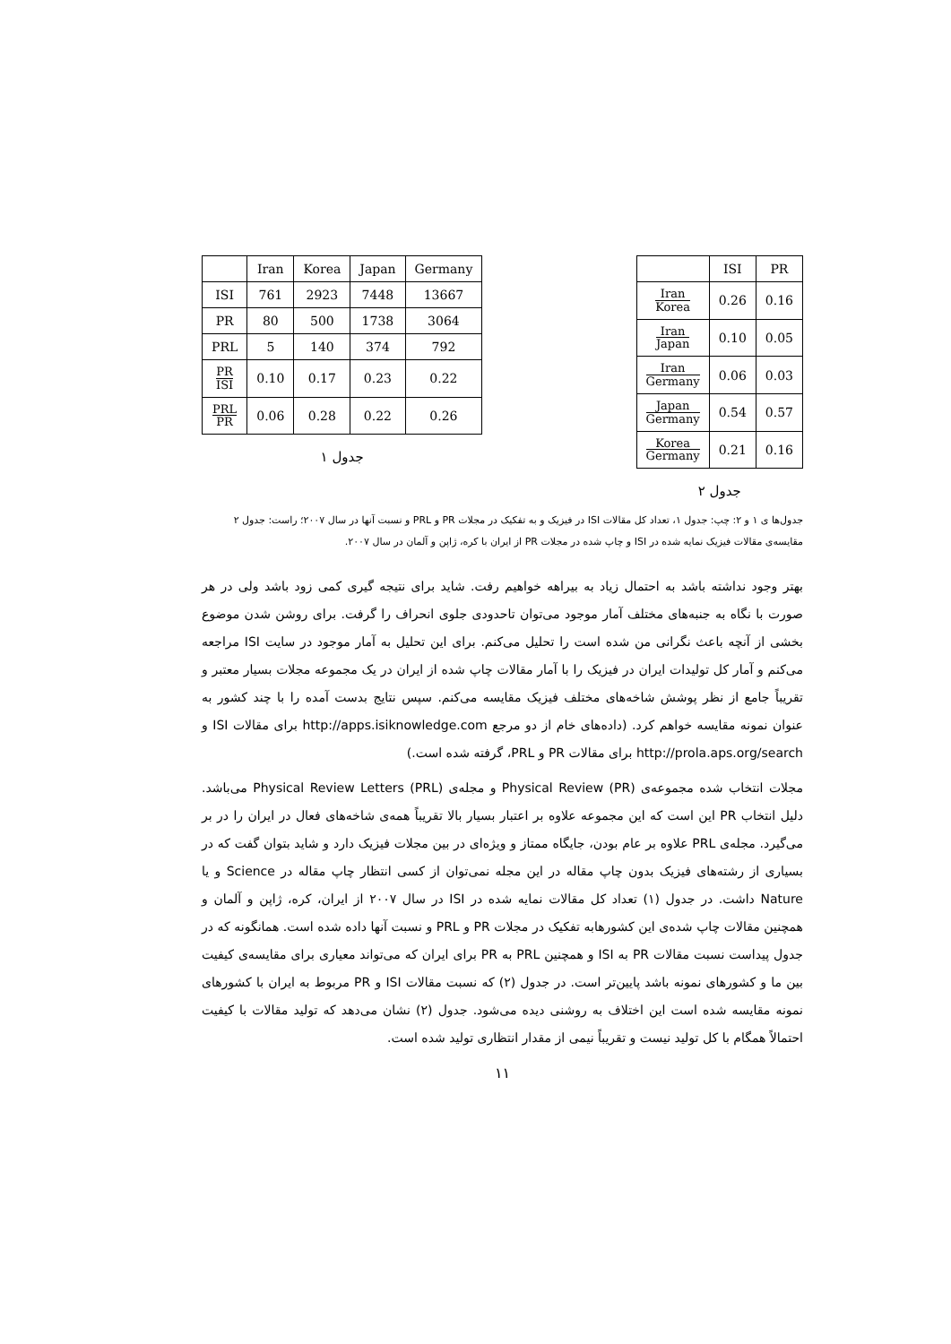| | Iran | Korea | Japan | Germany |
| --- | --- | --- | --- | --- |
| ISI | 761 | 2923 | 7448 | 13667 |
| PR | 80 | 500 | 1738 | 3064 |
| PRL | 5 | 140 | 374 | 792 |
| PR ISI | 0.10 | 0.17 | 0.23 | 0.22 |
| PRL PR | 0.06 | 0.28 | 0.22 | 0.26 |
جدول ۱
| | ISI | PR |
| --- | --- | --- |
| Iran Korea | 0.26 | 0.16 |
| Iran Japan | 0.10 | 0.05 |
| Iran Germany | 0.06 | 0.03 |
| Japan Germany | 0.54 | 0.57 |
| Korea Germany | 0.21 | 0.16 |
جدول ۲
جدول‌ها ی ۱ و ۲: چپ: جدول ۱، تعداد کل مقالات ISI در فیزیک و به تفکیک در مجلات PR و PRL و نسبت آنها در سال ۲۰۰۷؛ راست: جدول ۲ مقایسه‌ی مقالات فیزیک نمایه شده در ISI و چاپ شده در مجلات PR از ایران با کره، ژاپن و آلمان در سال ۲۰۰۷.
بهتر وجود نداشته باشد به احتمال زیاد به بیراهه خواهیم رفت. شاید برای نتیجه گیری کمی زود باشد ولی در هر صورت با نگاه به جنبه‌های مختلف آمار موجود می‌توان تاحدودی جلوی انحراف را گرفت. برای روشن شدن موضوع بخشی از آنچه باعث نگرانی من شده است را تحلیل می‌کنم. برای این تحلیل به آمار موجود در سایت ISI مراجعه می‌کنم و آمار کل تولیدات ایران در فیزیک را با آمار مقالات چاپ شده از ایران در یک مجموعه مجلات بسیار معتبر و تقریباً جامع از نظر پوشش شاخه‌های مختلف فیزیک مقایسه می‌کنم. سپس نتایج بدست آمده را با چند کشور به عنوان نمونه مقایسه خواهم کرد. (داده‌های خام از دو مرجع http://apps.isiknowledge.com برای مقالات ISI و http://prola.aps.org/search برای مقالات PR و PRL، گرفته شده است.)
مجلات انتخاب شده مجموعه‌ی Physical Review (PR) و مجله‌ی Physical Review Letters (PRL) می‌باشد. دلیل انتخاب PR این است که این مجموعه علاوه بر اعتبار بسیار بالا تقریباً همه‌ی شاخه‌های فعال در ایران را در بر می‌گیرد. مجله‌ی PRL علاوه بر عام بودن، جایگاه ممتاز و ویژه‌ای در بین مجلات فیزیک دارد و شاید بتوان گفت که در بسیاری از رشته‌های فیزیک بدون چاپ مقاله در این مجله نمی‌توان از کسی انتظار چاپ مقاله در Science و یا Nature داشت. در جدول (۱) تعداد کل مقالات نمایه شده در ISI در سال ۲۰۰۷ از ایران، کره، ژاپن و آلمان و همچنین مقالات چاپ شده‌ی این کشورهابه تفکیک در مجلات PR و PRL و نسبت آنها داده شده است. همانگونه که در جدول پیداست نسبت مقالات PR به ISI و همچنین PRL به PR برای ایران که می‌تواند معیاری برای مقایسه‌ی کیفیت بین ما و کشورهای نمونه باشد پایین‌تر است. در جدول (۲) که نسبت مقالات ISI و PR مربوط به ایران با کشورهای نمونه مقایسه شده است این اختلاف به روشنی دیده می‌شود. جدول (۲) نشان می‌دهد که تولید مقالات با کیفیت احتمالاً همگام با کل تولید نیست و تقریباً نیمی از مقدار انتظاری تولید شده است.
۱۱